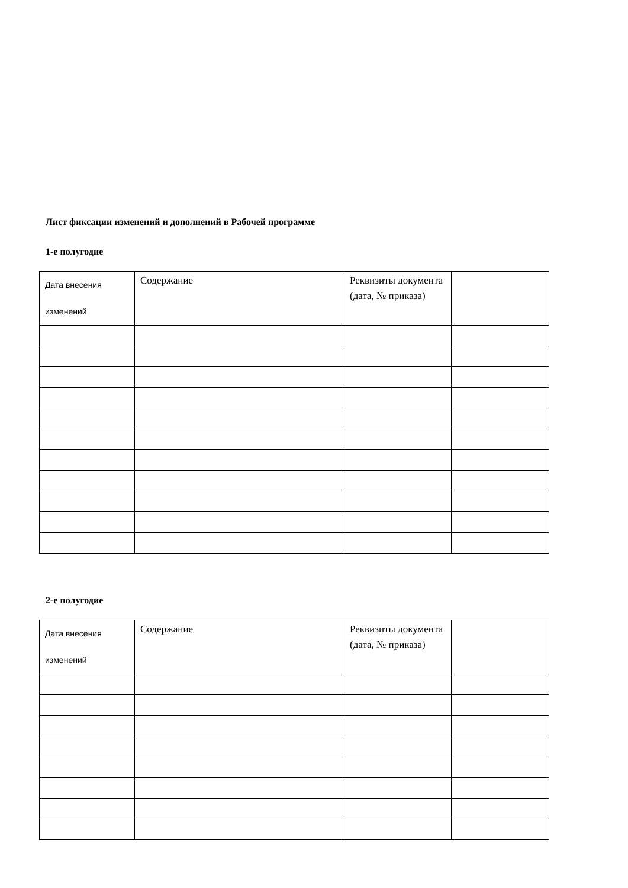Лист фиксации изменений и дополнений в Рабочей программе
1-е полугодие
| Дата внесения изменений | Содержание | Реквизиты документа (дата, № приказа) | |
2-е полугодие
| Дата внесения изменений | Содержание | Реквизиты документа (дата, № приказа) | |